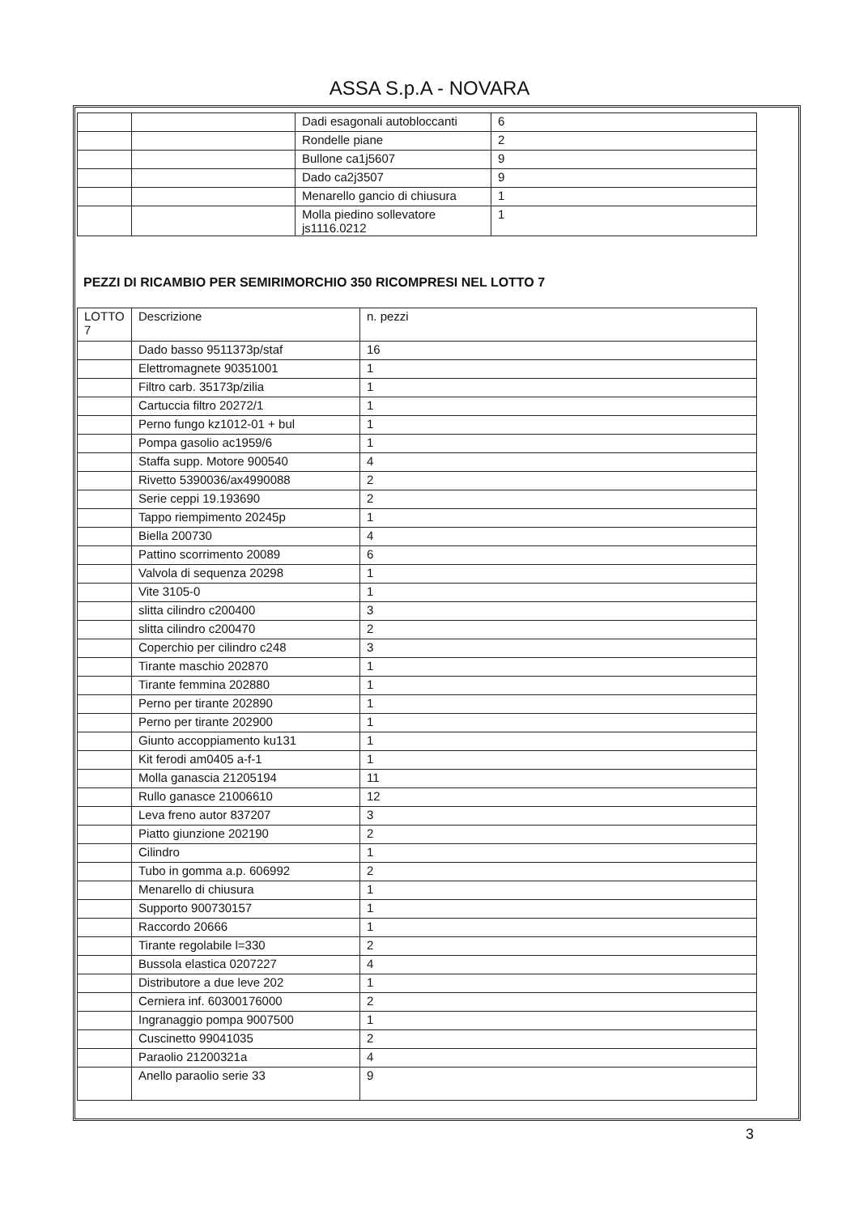ASSA S.p.A - NOVARA
| | | Dadi esagonali autobloccanti | 6 |
| | | Rondelle piane | 2 |
| | | Bullone ca1j5607 | 9 |
| | | Dado ca2j3507 | 9 |
| | | Menarello gancio di chiusura | 1 |
| | | Molla piedino sollevatore js1116.0212 | 1 |
PEZZI DI RICAMBIO PER SEMIRIMORCHIO 350 RICOMPRESI NEL LOTTO 7
| LOTTO 7 | Descrizione | n. pezzi |
| | Dado basso 9511373p/staf | 16 |
| | Elettromagnete 90351001 | 1 |
| | Filtro carb. 35173p/zilia | 1 |
| | Cartuccia filtro 20272/1 | 1 |
| | Perno fungo kz1012-01 + bul | 1 |
| | Pompa gasolio ac1959/6 | 1 |
| | Staffa supp. Motore 900540 | 4 |
| | Rivetto 5390036/ax4990088 | 2 |
| | Serie ceppi 19.193690 | 2 |
| | Tappo riempimento 20245p | 1 |
| | Biella 200730 | 4 |
| | Pattino scorrimento 20089 | 6 |
| | Valvola di sequenza 20298 | 1 |
| | Vite 3105-0 | 1 |
| | slitta cilindro c200400 | 3 |
| | slitta cilindro c200470 | 2 |
| | Coperchio per cilindro c248 | 3 |
| | Tirante maschio 202870 | 1 |
| | Tirante femmina 202880 | 1 |
| | Perno per tirante 202890 | 1 |
| | Perno per tirante 202900 | 1 |
| | Giunto accoppiamento ku131 | 1 |
| | Kit ferodi am0405 a-f-1 | 1 |
| | Molla ganascia 21205194 | 11 |
| | Rullo ganasce 21006610 | 12 |
| | Leva freno autor 837207 | 3 |
| | Piatto giunzione 202190 | 2 |
| | Cilindro | 1 |
| | Tubo in gomma a.p. 606992 | 2 |
| | Menarello di chiusura | 1 |
| | Supporto 900730157 | 1 |
| | Raccordo 20666 | 1 |
| | Tirante regolabile l=330 | 2 |
| | Bussola elastica 0207227 | 4 |
| | Distributore a due leve 202 | 1 |
| | Cerniera inf. 60300176000 | 2 |
| | Ingranaggio pompa 9007500 | 1 |
| | Cuscinetto 99041035 | 2 |
| | Paraolio 21200321a | 4 |
| | Anello paraolio serie 33 | 9 |
3